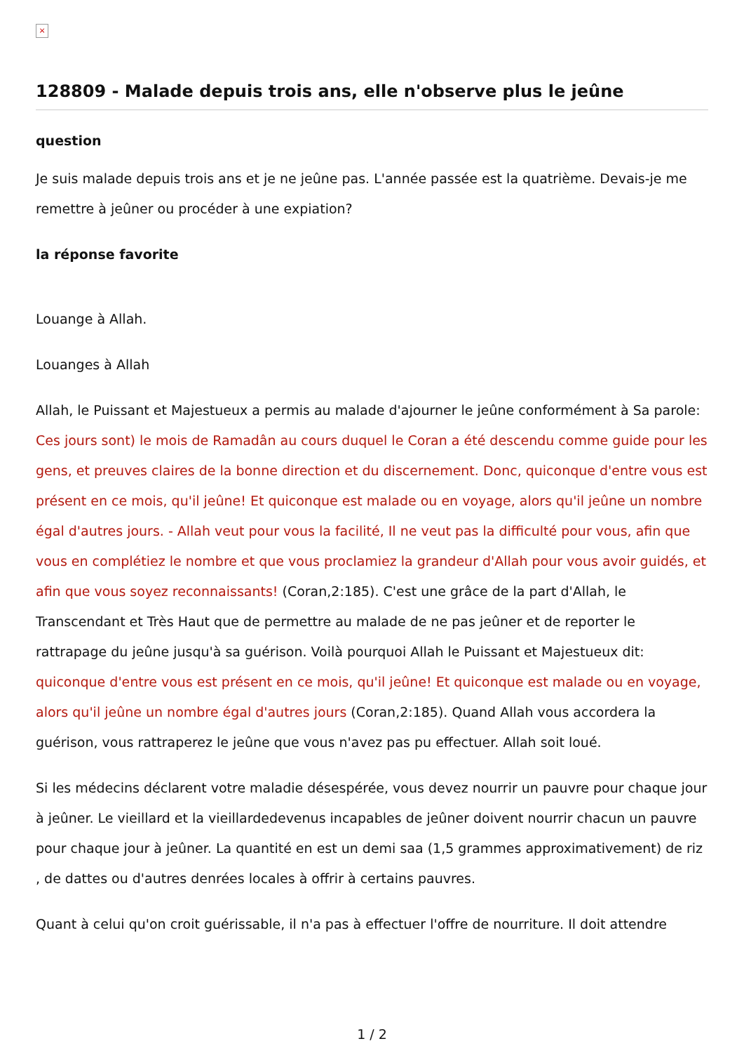×
128809 - Malade depuis trois ans, elle n'observe plus le jeûne
question
Je suis malade depuis trois ans et je ne jeûne pas. L'année passée est la quatrième. Devais-je me remettre à jeûner ou procéder à une expiation?
la réponse favorite
Louange à Allah.
Louanges à Allah
Allah, le Puissant et Majestueux a permis au malade d'ajourner le jeûne conformément à Sa parole: Ces jours sont) le mois de Ramadân au cours duquel le Coran a été descendu comme guide pour les gens, et preuves claires de la bonne direction et du discernement. Donc, quiconque d'entre vous est présent en ce mois, qu'il jeûne! Et quiconque est malade ou en voyage, alors qu'il jeûne un nombre égal d'autres jours. - Allah veut pour vous la facilité, Il ne veut pas la difficulté pour vous, afin que vous en complétiez le nombre et que vous proclamiez la grandeur d'Allah pour vous avoir guidés, et afin que vous soyez reconnaissants! (Coran,2:185). C'est une grâce de la part d'Allah, le Transcendant et Très Haut que de permettre au malade de ne pas jeûner et de reporter le rattrapage du jeûne jusqu'à sa guérison. Voilà pourquoi Allah le Puissant et Majestueux dit: quiconque d'entre vous est présent en ce mois, qu'il jeûne! Et quiconque est malade ou en voyage, alors qu'il jeûne un nombre égal d'autres jours (Coran,2:185). Quand Allah vous accordera la guérison, vous rattraperez le jeûne que vous n'avez pas pu effectuer. Allah soit loué.
Si les médecins déclarent votre maladie désespérée, vous devez nourrir un pauvre pour chaque jour à jeûner. Le vieillard et la vieillardedevenus incapables de jeûner doivent nourrir chacun un pauvre pour chaque jour à jeûner. La quantité en est un demi saa (1,5 grammes approximativement) de riz , de dattes ou d'autres denrées locales à offrir à certains pauvres.
Quant à celui qu'on croit guérissable, il n'a pas à effectuer l'offre de nourriture. Il doit attendre
1 / 2